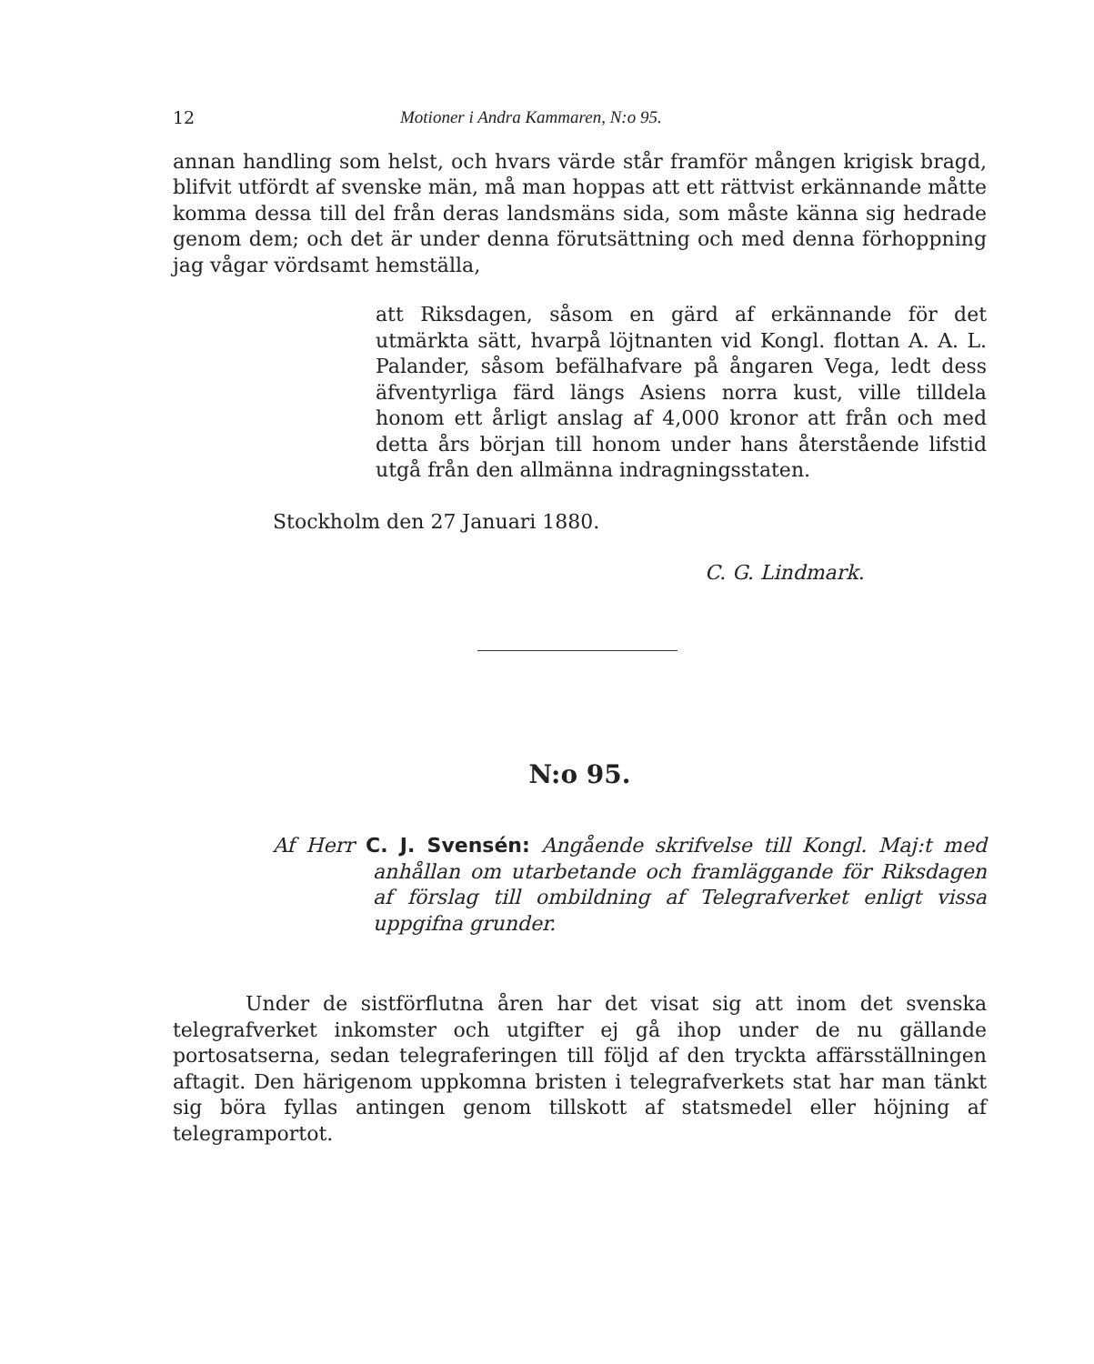12 Motioner i Andra Kammaren, N:o 95.
annan handling som helst, och hvars värde står framför mången krigisk bragd, blifvit utfördt af svenske män, må man hoppas att ett rättvist erkännande måtte komma dessa till del från deras landsmäns sida, som måste känna sig hedrade genom dem; och det är under denna förutsättning och med denna förhoppning jag vågar vördsamt hemställa,
att Riksdagen, såsom en gärd af erkännande för det utmärkta sätt, hvarpå löjtnanten vid Kongl. flottan A. A. L. Palander, såsom befälhafvare på ångaren Vega, ledt dess äfventyrliga färd längs Asiens norra kust, ville tilldela honom ett årligt anslag af 4,000 kronor att från och med detta års början till honom under hans återstående lifstid utgå från den allmänna indragningsstaten.
Stockholm den 27 Januari 1880.
C. G. Lindmark.
N:o 95.
Af Herr C. J. Svensén: Angående skrifvelse till Kongl. Maj:t med anhållan om utarbetande och framläggande för Riksdagen af förslag till ombildning af Telegrafverket enligt vissa uppgifna grunder.
Under de sistförflutna åren har det visat sig att inom det svenska telegrafverket inkomster och utgifter ej gå ihop under de nu gällande portosatserna, sedan telegraferingen till följd af den tryckta affärsställningen aftagit. Den härigenom uppkomna bristen i telegrafverkets stat har man tänkt sig böra fyllas antingen genom tillskott af statsmedel eller höjning af telegramportot.